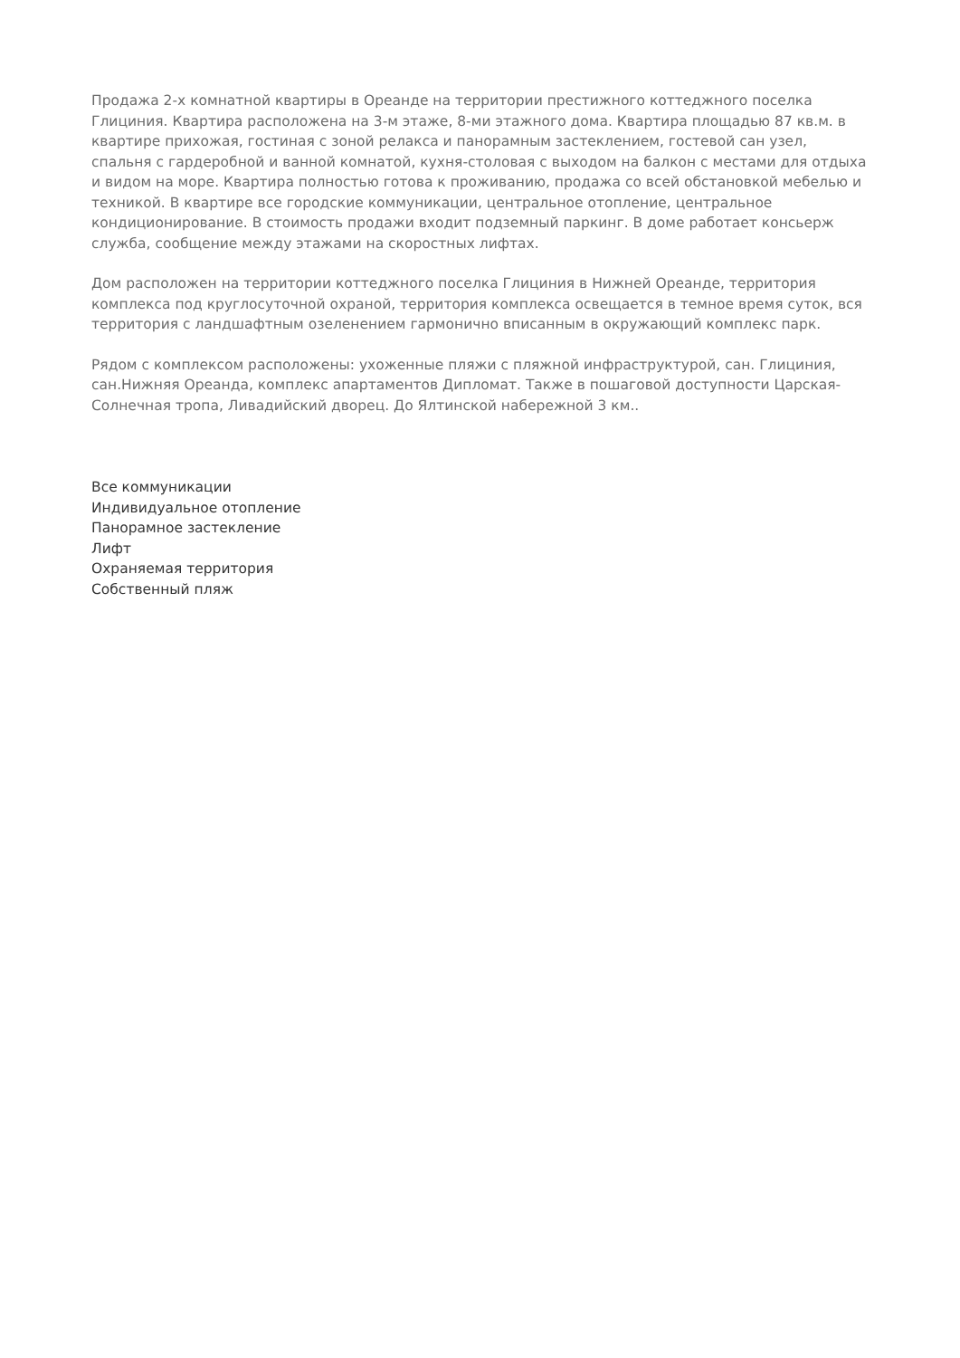Продажа 2-х комнатной квартиры в Ореанде на территории престижного коттеджного поселка Глициния. Квартира расположена на 3-м этаже, 8-ми этажного дома. Квартира площадью 87 кв.м. в квартире прихожая, гостиная с зоной релакса и панорамным застеклением, гостевой сан узел, спальня с гардеробной и ванной комнатой, кухня-столовая с выходом на балкон с местами для отдыха и видом на море. Квартира полностью готова к проживанию, продажа со всей обстановкой мебелью и техникой. В квартире все городские коммуникации, центральное отопление, центральное кондиционирование. В стоимость продажи входит подземный паркинг. В доме работает консьерж служба, сообщение между этажами на скоростных лифтах.
Дом расположен на территории коттеджного поселка Глициния в Нижней Ореанде, территория комплекса под круглосуточной охраной, территория комплекса освещается в темное время суток, вся территория с ландшафтным озеленением гармонично вписанным в окружающий комплекс парк.
Рядом с комплексом расположены: ухоженные пляжи с пляжной инфраструктурой, сан. Глициния, сан.Нижняя Ореанда, комплекс апартаментов Дипломат. Также в пошаговой доступности Царская-Солнечная тропа, Ливадийский дворец. До Ялтинской набережной 3 км..
Все коммуникации
Индивидуальное отопление
Панорамное застекление
Лифт
Охраняемая территория
Собственный пляж